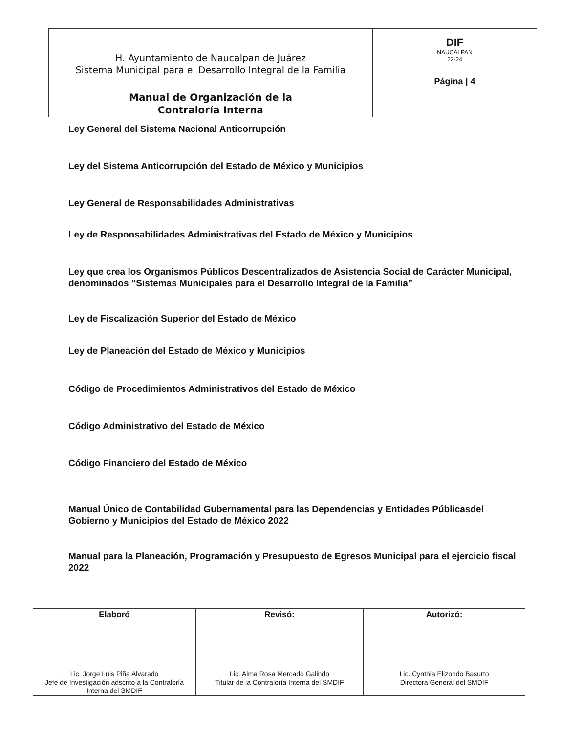| H. Ayuntamiento de Naucalpan de Juárez Sistema Municipal para el Desarrollo Integral de la Familia Manual de Organización de la Contraloría Interna | DIF NAUCALPAN 22-24 Página / 4 |
Ley General del Sistema Nacional Anticorrupción
Ley del Sistema Anticorrupción del Estado de México y Municipios
Ley General de Responsabilidades Administrativas
Ley de Responsabilidades Administrativas del Estado de México y Municipios
Ley que crea los Organismos Públicos Descentralizados de Asistencia Social de Carácter Municipal, denominados “Sistemas Municipales para el Desarrollo Integral de la Familia”
Ley de Fiscalización Superior del Estado de México
Ley de Planeación del Estado de México y Municipios
Código de Procedimientos Administrativos del Estado de México
Código Administrativo del Estado de México
Código Financiero del Estado de México
Manual Único de Contabilidad Gubernamental para las Dependencias y Entidades Públicasdel Gobierno y Municipios del Estado de México 2022
Manual para la Planeación, Programación y Presupuesto de Egresos Municipal para el ejercicio fiscal 2022
| Elaboró | Revisó: | Autorizó: |
| --- | --- | --- |
| Lic. Jorge Luis Piña Alvarado Jefe de Investigación adscrito a la Contraloría Interna del SMDIF | Lic. Alma Rosa Mercado Galindo Titular de la Contraloría Interna del SMDIF | Lic. Cynthia Elizondo Basurto Directora General del SMDIF |